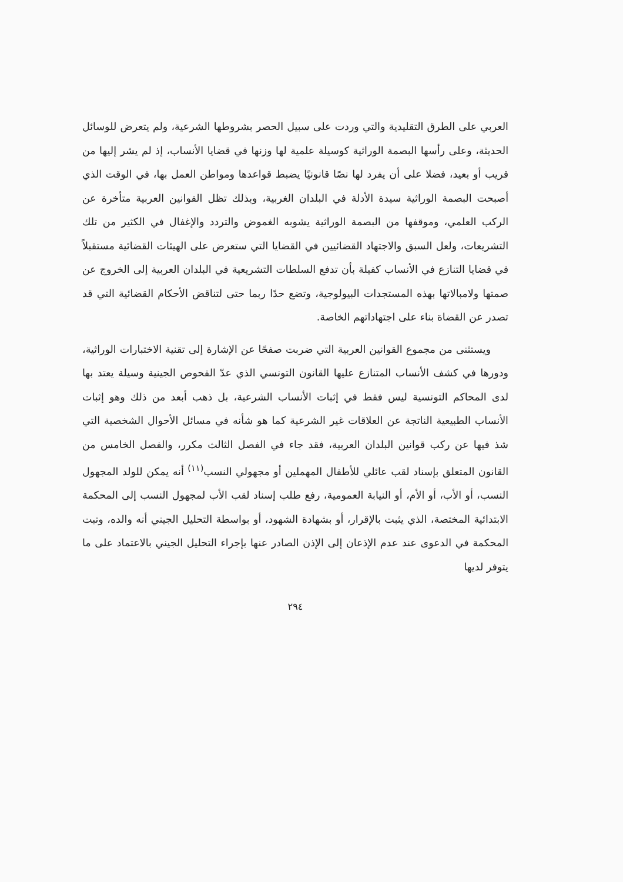العربي على الطرق التقليدية والتي وردت على سبيل الحصر بشروطها الشرعية، ولم يتعرض للوسائل الحديثة، وعلى رأسها البصمة الوراثية كوسيلة علمية لها وزنها في قضايا الأنساب، إذ لم يشر إليها من قريب أو بعيد، فضلا على أن يفرد لها نصًا قانونيًا يضبط قواعدها ومواطن العمل بها، في الوقت الذي أصبحت البصمة الوراثية سيدة الأدلة في البلدان الغربية، وبذلك تظل القوانين العربية متأخرة عن الركب العلمي، وموقفها من البصمة الوراثية يشوبه الغموض والتردد والإغفال في الكثير من تلك التشريعات، ولعل السبق والاجتهاد القضائيين في القضايا التي ستعرض على الهيئات القضائية مستقبلاً في قضايا التنازع في الأنساب كفيلة بأن تدفع السلطات التشريعية في البلدان العربية إلى الخروج عن صمتها ولامبالاتها بهذه المستجدات البيولوجية، وتضع حدًا ربما حتى لتناقض الأحكام القضائية التي قد تصدر عن القضاة بناء على اجتهاداتهم الخاصة.
ويستثنى من مجموع القوانين العربية التي ضربت صفحًا عن الإشارة إلى تقنية الاختبارات الوراثية، ودورها في كشف الأنساب المتنازع عليها القانون التونسي الذي عدّ الفحوص الجينية وسيلة يعتد بها لدى المحاكم التونسية ليس فقط في إثبات الأنساب الشرعية، بل ذهب أبعد من ذلك وهو إثبات الأنساب الطبيعية الناتجة عن العلاقات غير الشرعية كما هو شأنه في مسائل الأحوال الشخصية التي شذ فيها عن ركب قوانين البلدان العربية، فقد جاء في الفصل الثالث مكرر، والفصل الخامس من القانون المتعلق بإسناد لقب عائلي للأطفال المهملين أو مجهولي النسب<sup>(١١)</sup> أنه يمكن للولد المجهول النسب، أو الأب، أو الأم، أو النيابة العمومية، رفع طلب إسناد لقب الأب لمجهول النسب إلى المحكمة الابتدائية المختصة، الذي يثبت بالإقرار، أو بشهادة الشهود، أو بواسطة التحليل الجيني أنه والده، وتبت المحكمة في الدعوى عند عدم الإذعان إلى الإذن الصادر عنها بإجراء التحليل الجيني بالاعتماد على ما يتوفر لديها
٢٩٤